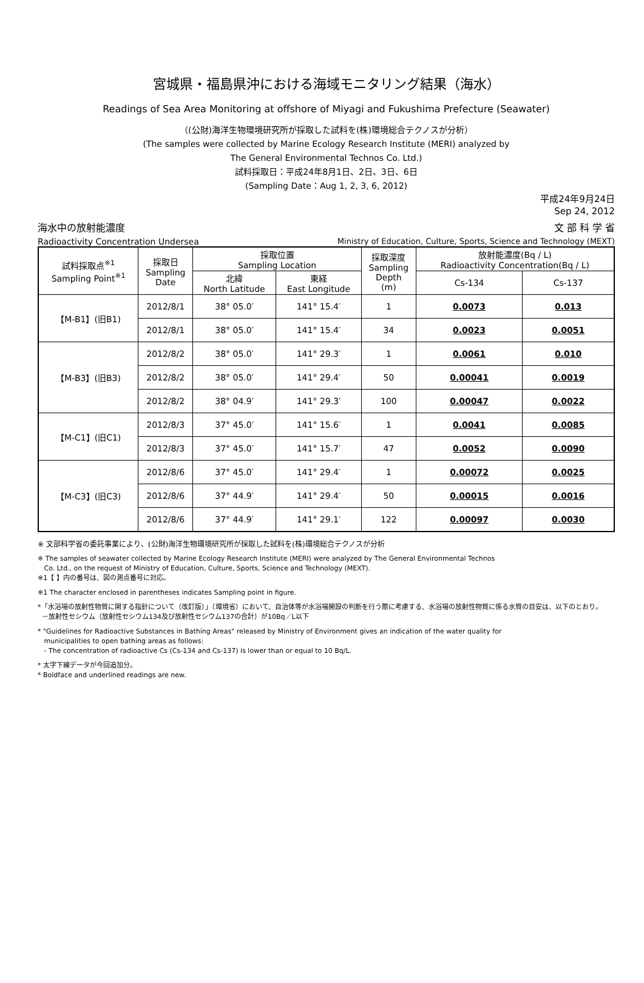宮城県・福島県沖における海域モニタリング結果（海水）
Readings of Sea Area Monitoring at offshore of Miyagi and Fukushima Prefecture (Seawater)
（(公財)海洋生物環境研究所が採取した試料を(株)環境総合テクノスが分析）
(The samples were collected by Marine Ecology Research Institute (MERI) analyzed by
The General Environmental Technos Co. Ltd.)
試料採取日：平成24年8月1日、2日、3日、6日
(Sampling Date：Aug 1, 2, 3, 6, 2012)
平成24年9月24日
Sep 24, 2012
海水中の放射能濃度 文 部 科 学 省
Radioactivity Concentration Undersea Ministry of Education, Culture, Sports, Science and Technology (MEXT)
| 試料採取点<sup>※1</sup> Sampling Point<sup>※1</sup> | 採取日 Sampling Date | 採取位置 Sampling Location | | 採取深度 Sampling Depth (m) | 放射能濃度(Bq / L) Radioactivity Concentration(Bq / L) | |
| --- | --- | --- | --- | --- | --- | --- |
| | | 北緯 North Latitude | 東経 East Longitude | | Cs-134 | Cs-137 |
| 【M-B1】(旧B1) | 2012/8/1 | 38° 05.0′ | 141° 15.4′ | 1 | 0.0073 | 0.013 |
| | 2012/8/1 | 38° 05.0′ | 141° 15.4′ | 34 | 0.0023 | 0.0051 |
| 【M-B3】(旧B3) | 2012/8/2 | 38° 05.0′ | 141° 29.3′ | 1 | 0.0061 | 0.010 |
| | 2012/8/2 | 38° 05.0′ | 141° 29.4′ | 50 | 0.00041 | 0.0019 |
| | 2012/8/2 | 38° 04.9′ | 141° 29.3′ | 100 | 0.00047 | 0.0022 |
| 【M-C1】(旧C1) | 2012/8/3 | 37° 45.0′ | 141° 15.6′ | 1 | 0.0041 | 0.0085 |
| | 2012/8/3 | 37° 45.0′ | 141° 15.7′ | 47 | 0.0052 | 0.0090 |
| 【M-C3】(旧C3) | 2012/8/6 | 37° 45.0′ | 141° 29.4′ | 1 | 0.00072 | 0.0025 |
| | 2012/8/6 | 37° 44.9′ | 141° 29.4′ | 50 | 0.00015 | 0.0016 |
| | 2012/8/6 | 37° 44.9′ | 141° 29.1′ | 122 | 0.00097 | 0.0030 |
※ 文部科学省の委託事業により、(公財)海洋生物環境研究所が採取した試料を(株)環境総合テクノスが分析
※ The samples of seawater collected by Marine Ecology Research Institute (MERI) were analyzed by The General Environmental Technos
Co. Ltd., on the request of Ministry of Education, Culture, Sports, Science and Technology (MEXT).
※1【 】内の番号は、図の測点番号に対応。
※1 The character enclosed in parentheses indicates Sampling point in figure.
*「水浴場の放射性物質に関する指針について（改訂版）」（環境省）において、自治体等が水浴場開設の判断を行う際に考慮する、水浴場の放射性物質に係る水質の目安は、以下のとおり。
－放射性セシウム（放射性セシウム134及び放射性セシウム137の合計）が10Bq／L以下
* "Guidelines for Radioactive Substances in Bathing Areas" released by Ministry of Environment gives an indication of the water quality for
municipalities to open bathing areas as follows:
- The concentration of radioactive Cs (Cs-134 and Cs-137) is lower than or equal to 10 Bq/L.
* 太字下線データが今回追加分。
* Boldface and underlined readings are new.